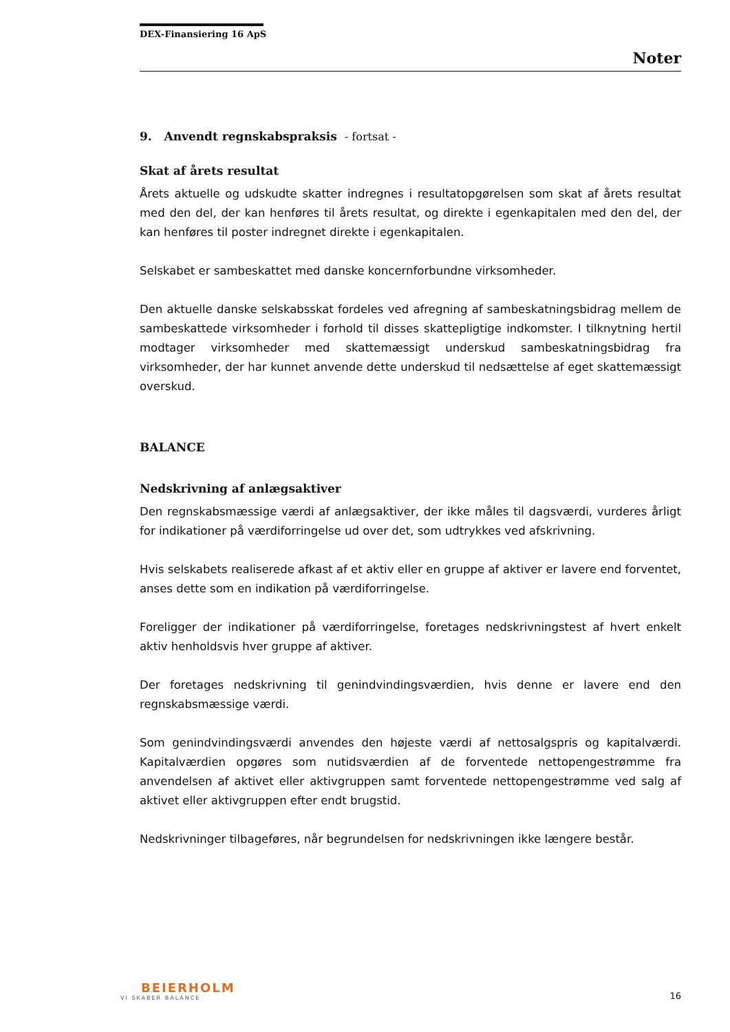DEX-Finansiering 16 ApS
Noter
9. Anvendt regnskabspraksis - fortsat -
Skat af årets resultat
Årets aktuelle og udskudte skatter indregnes i resultatopgørelsen som skat af årets resultat med den del, der kan henføres til årets resultat, og direkte i egenkapitalen med den del, der kan henføres til poster indregnet direkte i egenkapitalen.
Selskabet er sambeskattet med danske koncernforbundne virksomheder.
Den aktuelle danske selskabsskat fordeles ved afregning af sambeskatningsbidrag mellem de sambeskattede virksomheder i forhold til disses skattepligtige indkomster. I tilknytning hertil modtager virksomheder med skattemæssigt underskud sambeskatningsbidrag fra virksomheder, der har kunnet anvende dette underskud til nedsættelse af eget skattemæssigt overskud.
BALANCE
Nedskrivning af anlægsaktiver
Den regnskabsmæssige værdi af anlægsaktiver, der ikke måles til dagsværdi, vurderes årligt for indikationer på værdiforringelse ud over det, som udtrykkes ved afskrivning.
Hvis selskabets realiserede afkast af et aktiv eller en gruppe af aktiver er lavere end forventet, anses dette som en indikation på værdiforringelse.
Foreligger der indikationer på værdiforringelse, foretages nedskrivningstest af hvert enkelt aktiv henholdsvis hver gruppe af aktiver.
Der foretages nedskrivning til genindvindingsværdien, hvis denne er lavere end den regnskabsmæssige værdi.
Som genindvindingsværdi anvendes den højeste værdi af nettosalgspris og kapitalværdi. Kapitalværdien opgøres som nutidsværdien af de forventede nettopengestrømme fra anvendelsen af aktivet eller aktivgruppen samt forventede nettopengestrømme ved salg af aktivet eller aktivgruppen efter endt brugstid.
Nedskrivninger tilbageføres, når begrundelsen for nedskrivningen ikke længere består.
BEIERHOLM
VI SKABER BALANCE
16